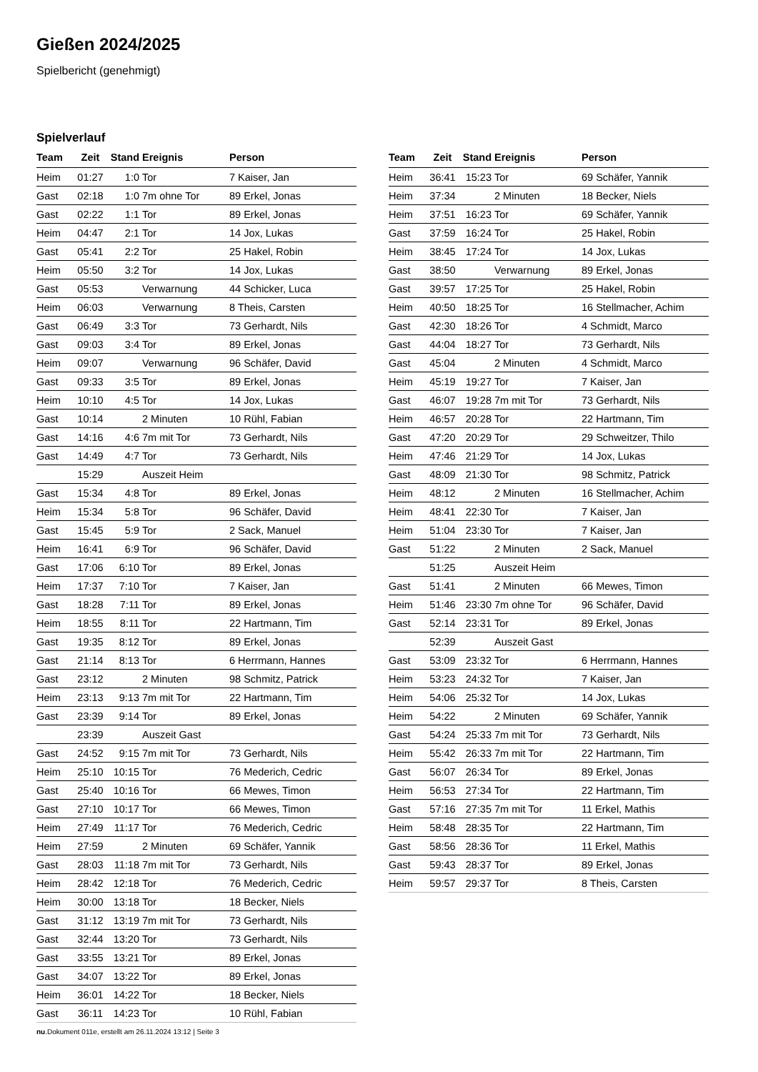Gießen 2024/2025
Spielbericht (genehmigt)
Spielverlauf
| Team | Zeit | Stand | Ereignis | Person |
| --- | --- | --- | --- | --- |
| Heim | 01:27 | 1:0 | Tor | 7 Kaiser, Jan |
| Gast | 02:18 | 1:0 | 7m ohne Tor | 89 Erkel, Jonas |
| Gast | 02:22 | 1:1 | Tor | 89 Erkel, Jonas |
| Heim | 04:47 | 2:1 | Tor | 14 Jox, Lukas |
| Gast | 05:41 | 2:2 | Tor | 25 Hakel, Robin |
| Heim | 05:50 | 3:2 | Tor | 14 Jox, Lukas |
| Gast | 05:53 | | Verwarnung | 44 Schicker, Luca |
| Heim | 06:03 | | Verwarnung | 8 Theis, Carsten |
| Gast | 06:49 | 3:3 | Tor | 73 Gerhardt, Nils |
| Gast | 09:03 | 3:4 | Tor | 89 Erkel, Jonas |
| Heim | 09:07 | | Verwarnung | 96 Schäfer, David |
| Gast | 09:33 | 3:5 | Tor | 89 Erkel, Jonas |
| Heim | 10:10 | 4:5 | Tor | 14 Jox, Lukas |
| Gast | 10:14 | | 2 Minuten | 10 Rühl, Fabian |
| Gast | 14:16 | 4:6 | 7m mit Tor | 73 Gerhardt, Nils |
| Gast | 14:49 | 4:7 | Tor | 73 Gerhardt, Nils |
| | 15:29 | | Auszeit Heim | |
| Gast | 15:34 | 4:8 | Tor | 89 Erkel, Jonas |
| Heim | 15:34 | 5:8 | Tor | 96 Schäfer, David |
| Gast | 15:45 | 5:9 | Tor | 2 Sack, Manuel |
| Heim | 16:41 | 6:9 | Tor | 96 Schäfer, David |
| Gast | 17:06 | 6:10 | Tor | 89 Erkel, Jonas |
| Heim | 17:37 | 7:10 | Tor | 7 Kaiser, Jan |
| Gast | 18:28 | 7:11 | Tor | 89 Erkel, Jonas |
| Heim | 18:55 | 8:11 | Tor | 22 Hartmann, Tim |
| Gast | 19:35 | 8:12 | Tor | 89 Erkel, Jonas |
| Gast | 21:14 | 8:13 | Tor | 6 Herrmann, Hannes |
| Gast | 23:12 | | 2 Minuten | 98 Schmitz, Patrick |
| Heim | 23:13 | 9:13 | 7m mit Tor | 22 Hartmann, Tim |
| Gast | 23:39 | 9:14 | Tor | 89 Erkel, Jonas |
| | 23:39 | | Auszeit Gast | |
| Gast | 24:52 | 9:15 | 7m mit Tor | 73 Gerhardt, Nils |
| Heim | 25:10 | 10:15 | Tor | 76 Mederich, Cedric |
| Gast | 25:40 | 10:16 | Tor | 66 Mewes, Timon |
| Gast | 27:10 | 10:17 | Tor | 66 Mewes, Timon |
| Heim | 27:49 | 11:17 | Tor | 76 Mederich, Cedric |
| Heim | 27:59 | | 2 Minuten | 69 Schäfer, Yannik |
| Gast | 28:03 | 11:18 | 7m mit Tor | 73 Gerhardt, Nils |
| Heim | 28:42 | 12:18 | Tor | 76 Mederich, Cedric |
| Heim | 30:00 | 13:18 | Tor | 18 Becker, Niels |
| Gast | 31:12 | 13:19 | 7m mit Tor | 73 Gerhardt, Nils |
| Gast | 32:44 | 13:20 | Tor | 73 Gerhardt, Nils |
| Gast | 33:55 | 13:21 | Tor | 89 Erkel, Jonas |
| Gast | 34:07 | 13:22 | Tor | 89 Erkel, Jonas |
| Heim | 36:01 | 14:22 | Tor | 18 Becker, Niels |
| Gast | 36:11 | 14:23 | Tor | 10 Rühl, Fabian |
| Team | Zeit | Stand | Ereignis | Person |
| --- | --- | --- | --- | --- |
| Heim | 36:41 | 15:23 | Tor | 69 Schäfer, Yannik |
| Heim | 37:34 | | 2 Minuten | 18 Becker, Niels |
| Heim | 37:51 | 16:23 | Tor | 69 Schäfer, Yannik |
| Gast | 37:59 | 16:24 | Tor | 25 Hakel, Robin |
| Heim | 38:45 | 17:24 | Tor | 14 Jox, Lukas |
| Gast | 38:50 | | Verwarnung | 89 Erkel, Jonas |
| Gast | 39:57 | 17:25 | Tor | 25 Hakel, Robin |
| Heim | 40:50 | 18:25 | Tor | 16 Stellmacher, Achim |
| Gast | 42:30 | 18:26 | Tor | 4 Schmidt, Marco |
| Gast | 44:04 | 18:27 | Tor | 73 Gerhardt, Nils |
| Gast | 45:04 | | 2 Minuten | 4 Schmidt, Marco |
| Heim | 45:19 | 19:27 | Tor | 7 Kaiser, Jan |
| Gast | 46:07 | 19:28 | 7m mit Tor | 73 Gerhardt, Nils |
| Heim | 46:57 | 20:28 | Tor | 22 Hartmann, Tim |
| Gast | 47:20 | 20:29 | Tor | 29 Schweitzer, Thilo |
| Heim | 47:46 | 21:29 | Tor | 14 Jox, Lukas |
| Gast | 48:09 | 21:30 | Tor | 98 Schmitz, Patrick |
| Heim | 48:12 | | 2 Minuten | 16 Stellmacher, Achim |
| Heim | 48:41 | 22:30 | Tor | 7 Kaiser, Jan |
| Heim | 51:04 | 23:30 | Tor | 7 Kaiser, Jan |
| Gast | 51:22 | | 2 Minuten | 2 Sack, Manuel |
| | 51:25 | | Auszeit Heim | |
| Gast | 51:41 | | 2 Minuten | 66 Mewes, Timon |
| Heim | 51:46 | 23:30 | 7m ohne Tor | 96 Schäfer, David |
| Gast | 52:14 | 23:31 | Tor | 89 Erkel, Jonas |
| | 52:39 | | Auszeit Gast | |
| Gast | 53:09 | 23:32 | Tor | 6 Herrmann, Hannes |
| Heim | 53:23 | 24:32 | Tor | 7 Kaiser, Jan |
| Heim | 54:06 | 25:32 | Tor | 14 Jox, Lukas |
| Heim | 54:22 | | 2 Minuten | 69 Schäfer, Yannik |
| Gast | 54:24 | 25:33 | 7m mit Tor | 73 Gerhardt, Nils |
| Heim | 55:42 | 26:33 | 7m mit Tor | 22 Hartmann, Tim |
| Gast | 56:07 | 26:34 | Tor | 89 Erkel, Jonas |
| Heim | 56:53 | 27:34 | Tor | 22 Hartmann, Tim |
| Gast | 57:16 | 27:35 | 7m mit Tor | 11 Erkel, Mathis |
| Heim | 58:48 | 28:35 | Tor | 22 Hartmann, Tim |
| Gast | 58:56 | 28:36 | Tor | 11 Erkel, Mathis |
| Gast | 59:43 | 28:37 | Tor | 89 Erkel, Jonas |
| Heim | 59:57 | 29:37 | Tor | 8 Theis, Carsten |
nu.Dokument 011e, erstellt am 26.11.2024 13:12 | Seite 3